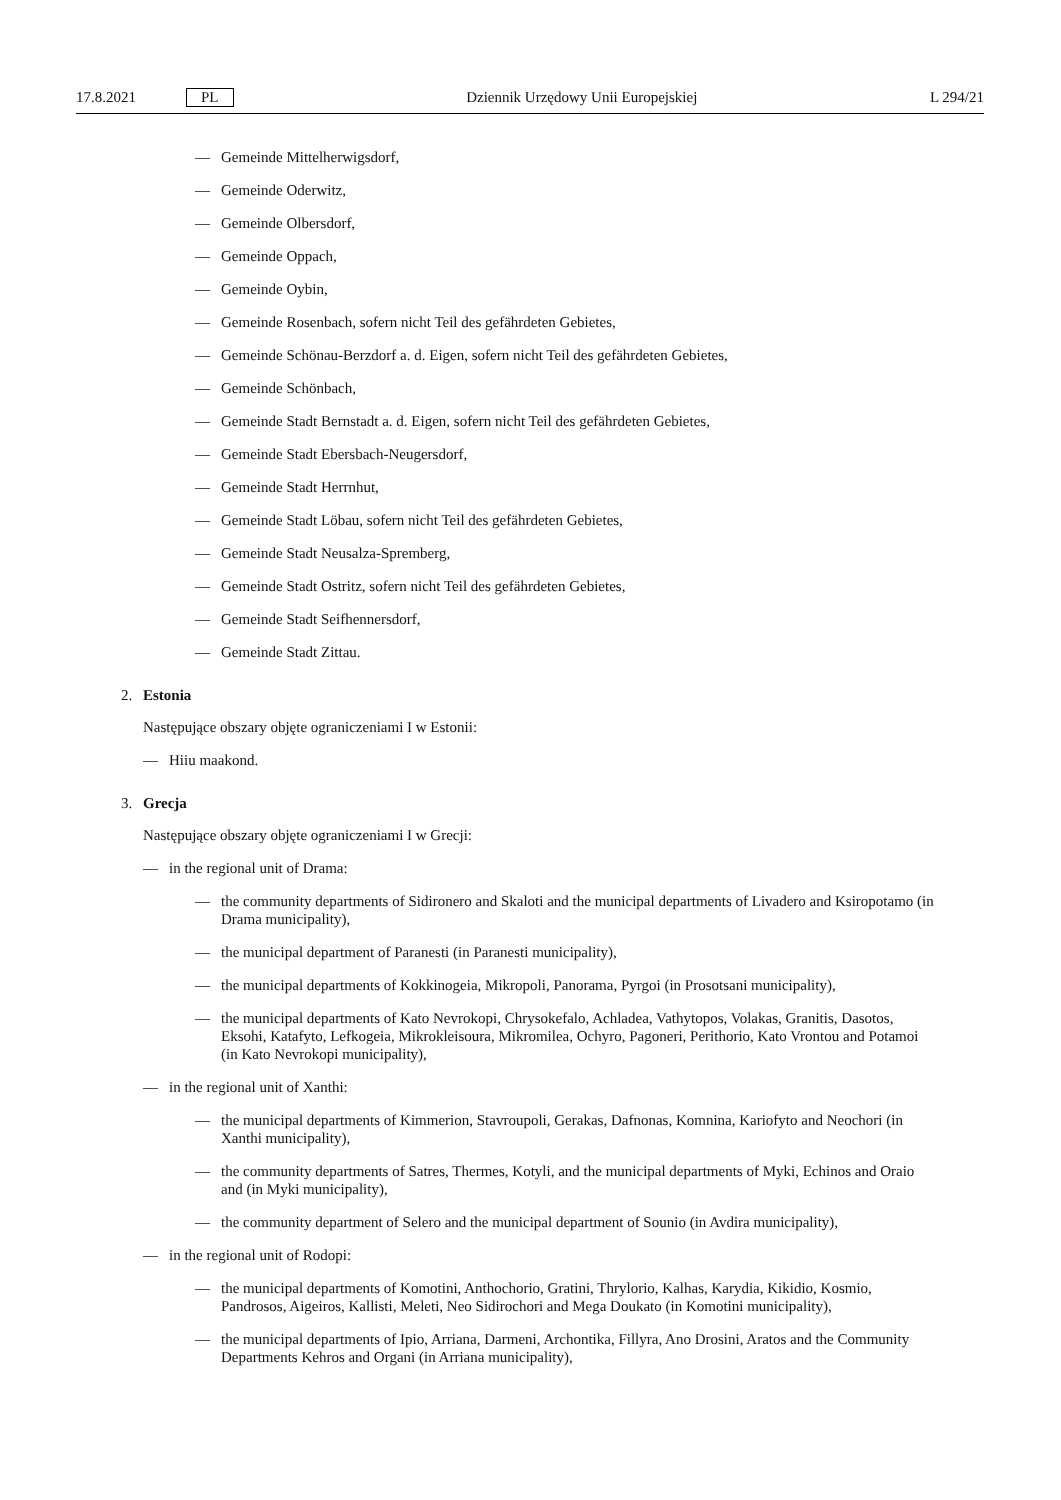17.8.2021 PL Dziennik Urzędowy Unii Europejskiej L 294/21
— Gemeinde Mittelherwigsdorf,
— Gemeinde Oderwitz,
— Gemeinde Olbersdorf,
— Gemeinde Oppach,
— Gemeinde Oybin,
— Gemeinde Rosenbach, sofern nicht Teil des gefährdeten Gebietes,
— Gemeinde Schönau-Berzdorf a. d. Eigen, sofern nicht Teil des gefährdeten Gebietes,
— Gemeinde Schönbach,
— Gemeinde Stadt Bernstadt a. d. Eigen, sofern nicht Teil des gefährdeten Gebietes,
— Gemeinde Stadt Ebersbach-Neugersdorf,
— Gemeinde Stadt Herrnhut,
— Gemeinde Stadt Löbau, sofern nicht Teil des gefährdeten Gebietes,
— Gemeinde Stadt Neusalza-Spremberg,
— Gemeinde Stadt Ostritz, sofern nicht Teil des gefährdeten Gebietes,
— Gemeinde Stadt Seifhennersdorf,
— Gemeinde Stadt Zittau.
2. Estonia
Następujące obszary objęte ograniczeniami I w Estonii:
— Hiiu maakond.
3. Grecja
Następujące obszary objęte ograniczeniami I w Grecji:
— in the regional unit of Drama:
— the community departments of Sidironero and Skaloti and the municipal departments of Livadero and Ksiropotamo (in Drama municipality),
— the municipal department of Paranesti (in Paranesti municipality),
— the municipal departments of Kokkinogeia, Mikropoli, Panorama, Pyrgoi (in Prosotsani municipality),
— the municipal departments of Kato Nevrokopi, Chrysokefalo, Achladea, Vathytopos, Volakas, Granitis, Dasotos, Eksohi, Katafyto, Lefkogeia, Mikrokleisoura, Mikromilea, Ochyro, Pagoneri, Perithorio, Kato Vrontou and Potamoi (in Kato Nevrokopi municipality),
— in the regional unit of Xanthi:
— the municipal departments of Kimmerion, Stavroupoli, Gerakas, Dafnonas, Komnina, Kariofyto and Neochori (in Xanthi municipality),
— the community departments of Satres, Thermes, Kotyli, and the municipal departments of Myki, Echinos and Oraio and (in Myki municipality),
— the community department of Selero and the municipal department of Sounio (in Avdira municipality),
— in the regional unit of Rodopi:
— the municipal departments of Komotini, Anthochorio, Gratini, Thrylorio, Kalhas, Karydia, Kikidio, Kosmio, Pandrosos, Aigeiros, Kallisti, Meleti, Neo Sidirochori and Mega Doukato (in Komotini municipality),
— the municipal departments of Ipio, Arriana, Darmeni, Archontika, Fillyra, Ano Drosini, Aratos and the Community Departments Kehros and Organi (in Arriana municipality),